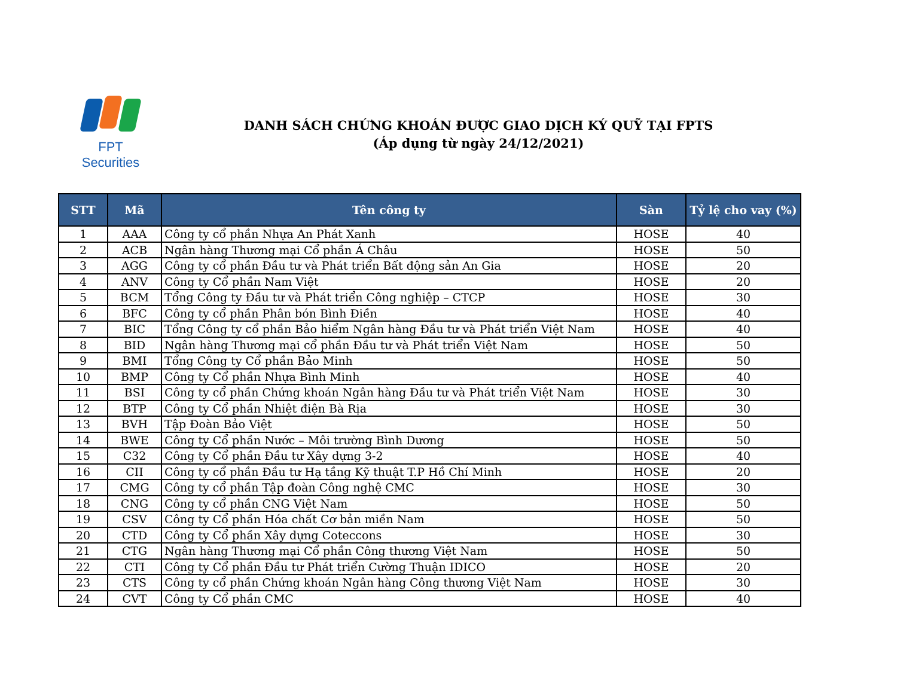FPT Securities
DANH SÁCH CHỨNG KHOÁN ĐƯỢC GIAO DỊCH KÝ QUỸ TẠI FPTS
(Áp dụng từ ngày 24/12/2021)
| STT | Mã | Tên công ty | Sàn | Tỷ lệ cho vay (%) |
| --- | --- | --- | --- | --- |
| 1 | AAA | Công ty cổ phần Nhựa An Phát Xanh | HOSE | 40 |
| 2 | ACB | Ngân hàng Thương mại Cổ phần Á Châu | HOSE | 50 |
| 3 | AGG | Công ty cổ phần Đầu tư và Phát triển Bất động sản An Gia | HOSE | 20 |
| 4 | ANV | Công ty Cổ phần Nam Việt | HOSE | 20 |
| 5 | BCM | Tổng Công ty Đầu tư và Phát triển Công nghiệp – CTCP | HOSE | 30 |
| 6 | BFC | Công ty cổ phần Phân bón Bình Điền | HOSE | 40 |
| 7 | BIC | Tổng Công ty cổ phần Bảo hiểm Ngân hàng Đầu tư và Phát triển Việt Nam | HOSE | 40 |
| 8 | BID | Ngân hàng Thương mại cổ phần Đầu tư và Phát triển Việt Nam | HOSE | 50 |
| 9 | BMI | Tổng Công ty Cổ phần Bảo Minh | HOSE | 50 |
| 10 | BMP | Công ty Cổ phần Nhựa Bình Minh | HOSE | 40 |
| 11 | BSI | Công ty cổ phần Chứng khoán Ngân hàng Đầu tư và Phát triển Việt Nam | HOSE | 30 |
| 12 | BTP | Công ty Cổ phần Nhiệt điện Bà Rịa | HOSE | 30 |
| 13 | BVH | Tập Đoàn Bảo Việt | HOSE | 50 |
| 14 | BWE | Công ty Cổ phần Nước – Môi trường Bình Dương | HOSE | 50 |
| 15 | C32 | Công ty Cổ phần Đầu tư Xây dựng 3-2 | HOSE | 40 |
| 16 | CII | Công ty cổ phần Đầu tư Hạ tầng Kỹ thuật T.P Hồ Chí Minh | HOSE | 20 |
| 17 | CMG | Công ty cổ phần Tập đoàn Công nghệ CMC | HOSE | 30 |
| 18 | CNG | Công ty cổ phần CNG Việt Nam | HOSE | 50 |
| 19 | CSV | Công ty Cổ phần Hóa chất Cơ bản miền Nam | HOSE | 50 |
| 20 | CTD | Công ty Cổ phần Xây dựng Coteccons | HOSE | 30 |
| 21 | CTG | Ngân hàng Thương mại Cổ phần Công thương Việt Nam | HOSE | 50 |
| 22 | CTI | Công ty Cổ phần Đầu tư Phát triển Cường Thuận IDICO | HOSE | 20 |
| 23 | CTS | Công ty cổ phần Chứng khoán Ngân hàng Công thương Việt Nam | HOSE | 30 |
| 24 | CVT | Công ty Cổ phần CMC | HOSE | 40 |